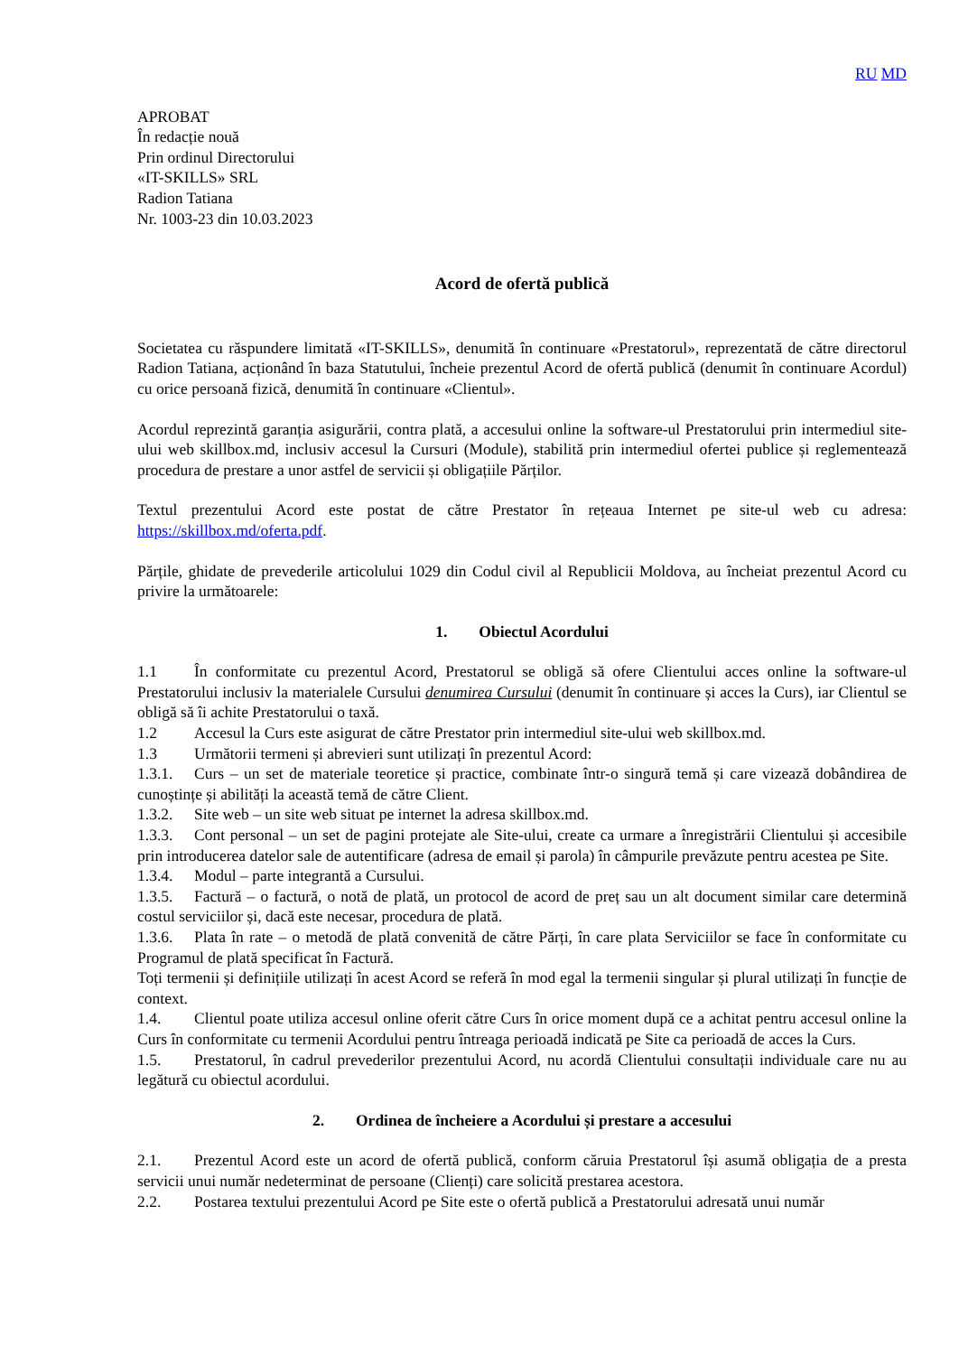RU MD
APROBAT
În redacție nouă
Prin ordinul Directorului
«IT-SKILLS» SRL
Radion Tatiana
Nr. 1003-23 din 10.03.2023
Acord de ofertă publică
Societatea cu răspundere limitată «IT-SKILLS», denumită în continuare «Prestatorul», reprezentată de către directorul Radion Tatiana, acționând în baza Statutului, încheie prezentul Acord de ofertă publică (denumit în continuare Acordul) cu orice persoană fizică, denumită în continuare «Clientul».
Acordul reprezintă garanția asigurării, contra plată, a accesului online la software-ul Prestatorului prin intermediul site-ului web skillbox.md, inclusiv accesul la Cursuri (Module), stabilită prin intermediul ofertei publice și reglementează procedura de prestare a unor astfel de servicii și obligațiile Părților.
Textul prezentului Acord este postat de către Prestator în rețeaua Internet pe site-ul web cu adresa: https://skillbox.md/oferta.pdf.
Părțile, ghidate de prevederile articolului 1029 din Codul civil al Republicii Moldova, au încheiat prezentul Acord cu privire la următoarele:
1. Obiectul Acordului
1.1 În conformitate cu prezentul Acord, Prestatorul se obligă să ofere Clientului acces online la software-ul Prestatorului inclusiv la materialele Cursului denumirea Cursului (denumit în continuare și acces la Curs), iar Clientul se obligă să îi achite Prestatorului o taxă.
1.2 Accesul la Curs este asigurat de către Prestator prin intermediul site-ului web skillbox.md.
1.3 Următorii termeni și abrevieri sunt utilizați în prezentul Acord:
1.3.1. Curs – un set de materiale teoretice și practice, combinate într-o singură temă și care vizează dobândirea de cunoștințe și abilități la această temă de către Client.
1.3.2. Site web – un site web situat pe internet la adresa skillbox.md.
1.3.3. Cont personal – un set de pagini protejate ale Site-ului, create ca urmare a înregistrării Clientului și accesibile prin introducerea datelor sale de autentificare (adresa de email și parola) în câmpurile prevăzute pentru acestea pe Site.
1.3.4. Modul – parte integrantă a Cursului.
1.3.5. Factură – o factură, o notă de plată, un protocol de acord de preț sau un alt document similar care determină costul serviciilor și, dacă este necesar, procedura de plată.
1.3.6. Plata în rate – o metodă de plată convenită de către Părți, în care plata Serviciilor se face în conformitate cu Programul de plată specificat în Factură.
Toți termenii și definițiile utilizați în acest Acord se referă în mod egal la termenii singular și plural utilizați în funcție de context.
1.4. Clientul poate utiliza accesul online oferit către Curs în orice moment după ce a achitat pentru accesul online la Curs în conformitate cu termenii Acordului pentru întreaga perioadă indicată pe Site ca perioadă de acces la Curs.
1.5. Prestatorul, în cadrul prevederilor prezentului Acord, nu acordă Clientului consultații individuale care nu au legătură cu obiectul acordului.
2. Ordinea de încheiere a Acordului și prestare a accesului
2.1. Prezentul Acord este un acord de ofertă publică, conform căruia Prestatorul își asumă obligația de a presta servicii unui număr nedeterminat de persoane (Clienți) care solicită prestarea acestora.
2.2. Postarea textului prezentului Acord pe Site este o ofertă publică a Prestatorului adresată unui număr